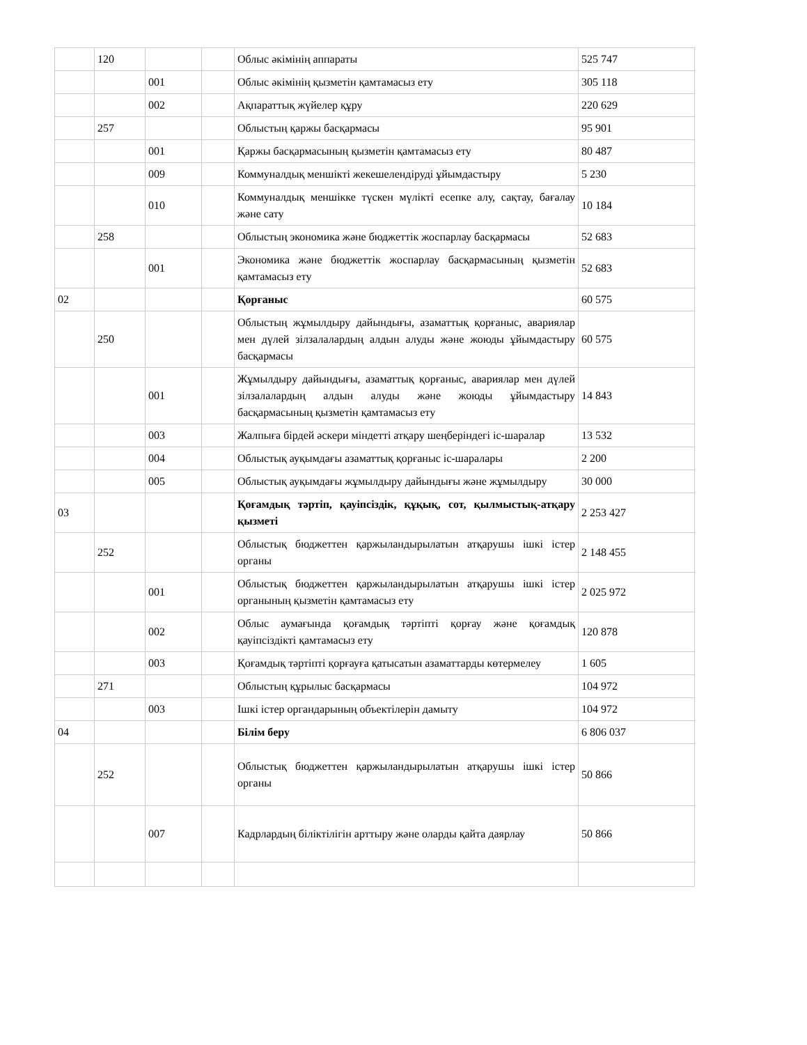| | 120 | | | Облыс әкімінің аппараты | 525 747 |
| | | 001 | | Облыс әкімінің қызметін қамтамасыз ету | 305 118 |
| | | 002 | | Ақпараттық жүйелер құру | 220 629 |
| | 257 | | | Облыстың қаржы басқармасы | 95 901 |
| | | 001 | | Қаржы басқармасының қызметін қамтамасыз ету | 80 487 |
| | | 009 | | Коммуналдық меншікті жекешелендіруді ұйымдастыру | 5 230 |
| | | 010 | | Коммуналдық меншікке түскен мүлікті есепке алу, сақтау, бағалау және сату | 10 184 |
| | 258 | | | Облыстың экономика және бюджеттік жоспарлау басқармасы | 52 683 |
| | | 001 | | Экономика және бюджеттік жоспарлау басқармасының қызметін қамтамасыз ету | 52 683 |
| 02 | | | | Қорғаныс | 60 575 |
| | 250 | | | Облыстың жұмылдыру дайындығы, азаматтық қорғаныс, авариялар мен дүлей зілзалалардың алдын алуды және жоюды ұйымдастыру басқармасы | 60 575 |
| | | 001 | | Жұмылдыру дайындығы, азаматтық қорғаныс, авариялар мен дүлей зілзалалардың алдын алуды және жоюды ұйымдастыру басқармасының қызметін қамтамасыз ету | 14 843 |
| | | 003 | | Жалпыға бірдей әскери міндетті атқару шеңберіндегі іс-шаралар | 13 532 |
| | | 004 | | Облыстық ауқымдағы азаматтық қорғаныс іс-шаралары | 2 200 |
| | | 005 | | Облыстық ауқымдағы жұмылдыру дайындығы және жұмылдыру | 30 000 |
| 03 | | | | Қоғамдық тәртіп, қауіпсіздік, құқық, сот, қылмыстық-атқару қызметі | 2 253 427 |
| | 252 | | | Облыстық бюджеттен қаржыландырылатын атқарушы ішкі істер органы | 2 148 455 |
| | | 001 | | Облыстық бюджеттен қаржыландырылатын атқарушы ішкі істер органының қызметін қамтамасыз ету | 2 025 972 |
| | | 002 | | Облыс аумағында қоғамдық тәртіпті қорғау және қоғамдық қауіпсіздікті қамтамасыз ету | 120 878 |
| | | 003 | | Қоғамдық тәртіпті қорғауға қатысатын азаматтарды көтермелеу | 1 605 |
| | 271 | | | Облыстың құрылыс басқармасы | 104 972 |
| | | 003 | | Ішкі істер органдарының объектілерін дамыту | 104 972 |
| 04 | | | | Білім беру | 6 806 037 |
| | 252 | | | Облыстық бюджеттен қаржыландырылатын атқарушы ішкі істер органы | 50 866 |
| | | 007 | | Кадрлардың біліктілігін арттыру және оларды қайта даярлау | 50 866 |